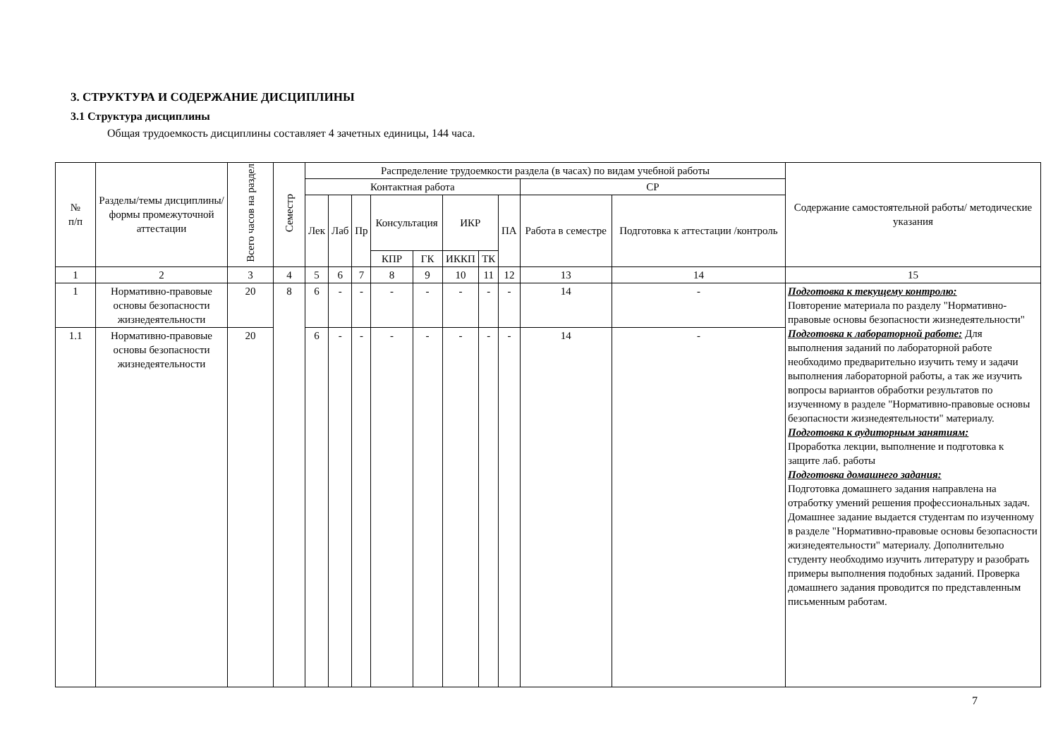3. СТРУКТУРА И СОДЕРЖАНИЕ ДИСЦИПЛИНЫ
3.1 Структура дисциплины
Общая трудоемкость дисциплины составляет 4 зачетных единицы, 144 часа.
| № п/п | Разделы/темы дисциплины/формы промежуточной аттестации | Всего часов на раздел | Семестр | Распределение трудоемкости раздела (в часах) по видам учебной работы | | | | | | | | | | Содержание самостоятельной работы/ методические указания |
| --- | --- | --- | --- | --- | --- | --- | --- | --- | --- | --- | --- | --- | --- | --- |
| | | | | Контактная работа | | | | | | | | СР | | |
| | | | | Лек | Лаб | Пр | Консультация | | ИКР | | ПА | Работа в семестре | Подготовка к аттестации /контроль | |
| | | | | | | | КПР | ГК | ИККП | ТК | | | | |
| 1 | 2 | 3 | 4 | 5 | 6 | 7 | 8 | 9 | 10 | 11 | 12 | 13 | 14 | 15 |
| 1 | Нормативно-правовые основы безопасности жизнедеятельности | 20 | 8 | 6 | - | - | - | - | - | - | - | 14 | - | Подготовка к текущему контролю: Повторение материала по разделу "Нормативно-правовые основы безопасности жизнедеятельности" Подготовка к лабораторной работе: Для выполнения заданий по лабораторной работе необходимо предварительно изучить тему и задачи выполнения лабораторной работы, а так же изучить вопросы вариантов обработки результатов по изученному в разделе "Нормативно-правовые основы безопасности жизнедеятельности" материалу. Подготовка к аудиторным занятиям: Проработка лекции, выполнение и подготовка к защите лаб. работы Подготовка домашнего задания: Подготовка домашнего задания направлена на отработку умений решения профессиональных задач. Домашнее задание выдается студентам по изученному в разделе "Нормативно-правовые основы безопасности жизнедеятельности" материалу. Дополнительно студенту необходимо изучить литературу и разобрать примеры выполнения подобных заданий. Проверка домашнего задания проводится по представленным письменным работам. |
| 1.1 | Нормативно-правовые основы безопасности жизнедеятельности | 20 | | 6 | - | - | - | - | - | - | - | 14 | - | |
7